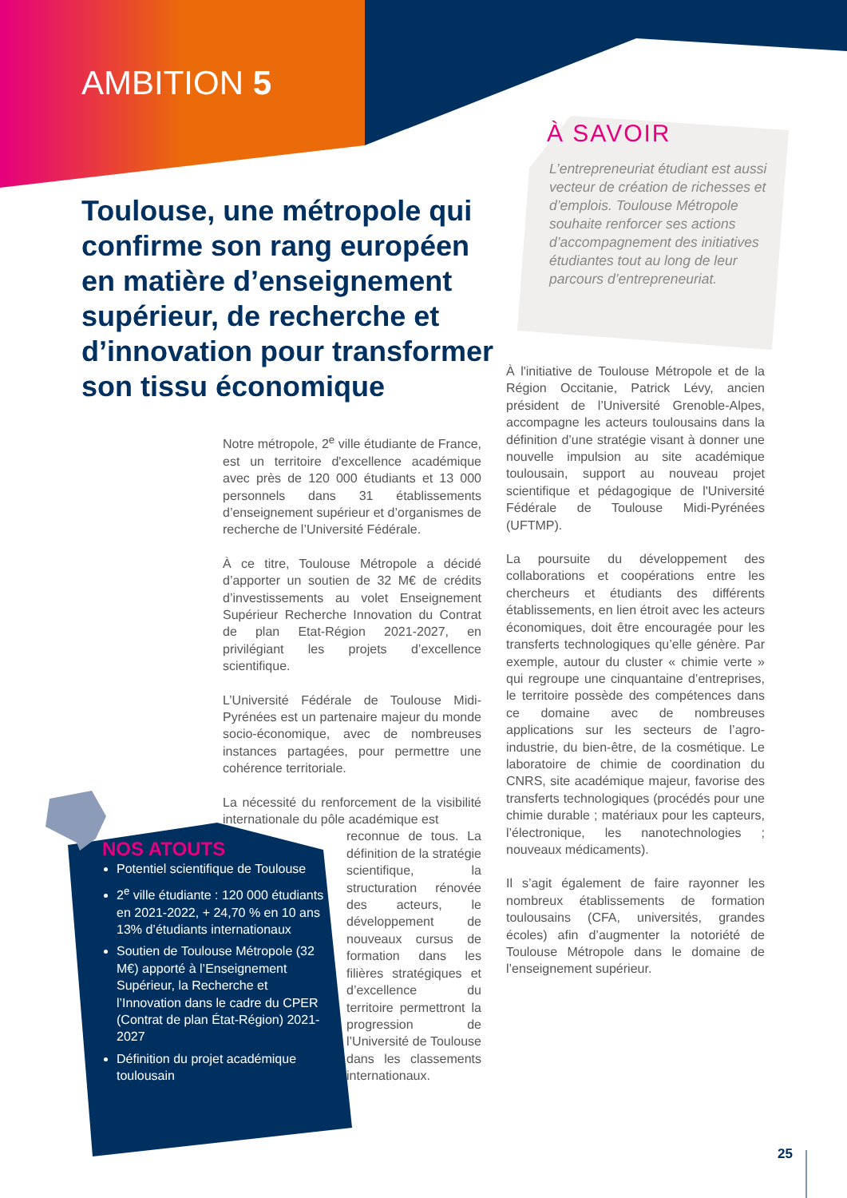AMBITION 5
Toulouse, une métropole qui confirme son rang européen en matière d’enseignement supérieur, de recherche et d’innovation pour transformer son tissu économique
À SAVOIR
L’entrepreneuriat étudiant est aussi vecteur de création de richesses et d’emplois. Toulouse Métropole souhaite renforcer ses actions d’accompagnement des initiatives étudiantes tout au long de leur parcours d’entrepreneuriat.
Notre métropole, 2<sup>e</sup> ville étudiante de France, est un territoire d'excellence académique avec près de 120 000 étudiants et 13 000 personnels dans 31 établissements d’enseignement supérieur et d’organismes de recherche de l’Université Fédérale.
À ce titre, Toulouse Métropole a décidé d’apporter un soutien de 32 M€ de crédits d’investissements au volet Enseignement Supérieur Recherche Innovation du Contrat de plan Etat-Région 2021-2027, en privilégiant les projets d’excellence scientifique.
L’Université Fédérale de Toulouse Midi-Pyrénées est un partenaire majeur du monde socio-économique, avec de nombreuses instances partagées, pour permettre une cohérence territoriale.
La nécessité du renforcement de la visibilité internationale du pôle académique est
reconnue de tous. La définition de la stratégie scientifique, la structuration rénovée des acteurs, le développement de nouveaux cursus de formation dans les filières stratégiques et d’excellence du territoire permettront la progression de l’Université de Toulouse dans les classements internationaux.
À l'initiative de Toulouse Métropole et de la Région Occitanie, Patrick Lévy, ancien président de l’Université Grenoble-Alpes, accompagne les acteurs toulousains dans la définition d’une stratégie visant à donner une nouvelle impulsion au site académique toulousain, support au nouveau projet scientifique et pédagogique de l'Université Fédérale de Toulouse Midi-Pyrénées (UFTMP).
La poursuite du développement des collaborations et coopérations entre les chercheurs et étudiants des différents établissements, en lien étroit avec les acteurs économiques, doit être encouragée pour les transferts technologiques qu’elle génère. Par exemple, autour du cluster « chimie verte » qui regroupe une cinquantaine d’entreprises, le territoire possède des compétences dans ce domaine avec de nombreuses applications sur les secteurs de l’agro-industrie, du bien-être, de la cosmétique. Le laboratoire de chimie de coordination du CNRS, site académique majeur, favorise des transferts technologiques (procédés pour une chimie durable ; matériaux pour les capteurs, l’électronique, les nanotechnologies ; nouveaux médicaments).
Il s’agit également de faire rayonner les nombreux établissements de formation toulousains (CFA, universités, grandes écoles) afin d’augmenter la notoriété de Toulouse Métropole dans le domaine de l’enseignement supérieur.
NOS ATOUTS
Potentiel scientifique de Toulouse
2<sup>e</sup> ville étudiante : 120 000 étudiants en 2021-2022, + 24,70 % en 10 ans 13% d’étudiants internationaux
Soutien de Toulouse Métropole (32 M€) apporté à l’Enseignement Supérieur, la Recherche et l’Innovation dans le cadre du CPER (Contrat de plan État-Région) 2021-2027
Définition du projet académique toulousain
25